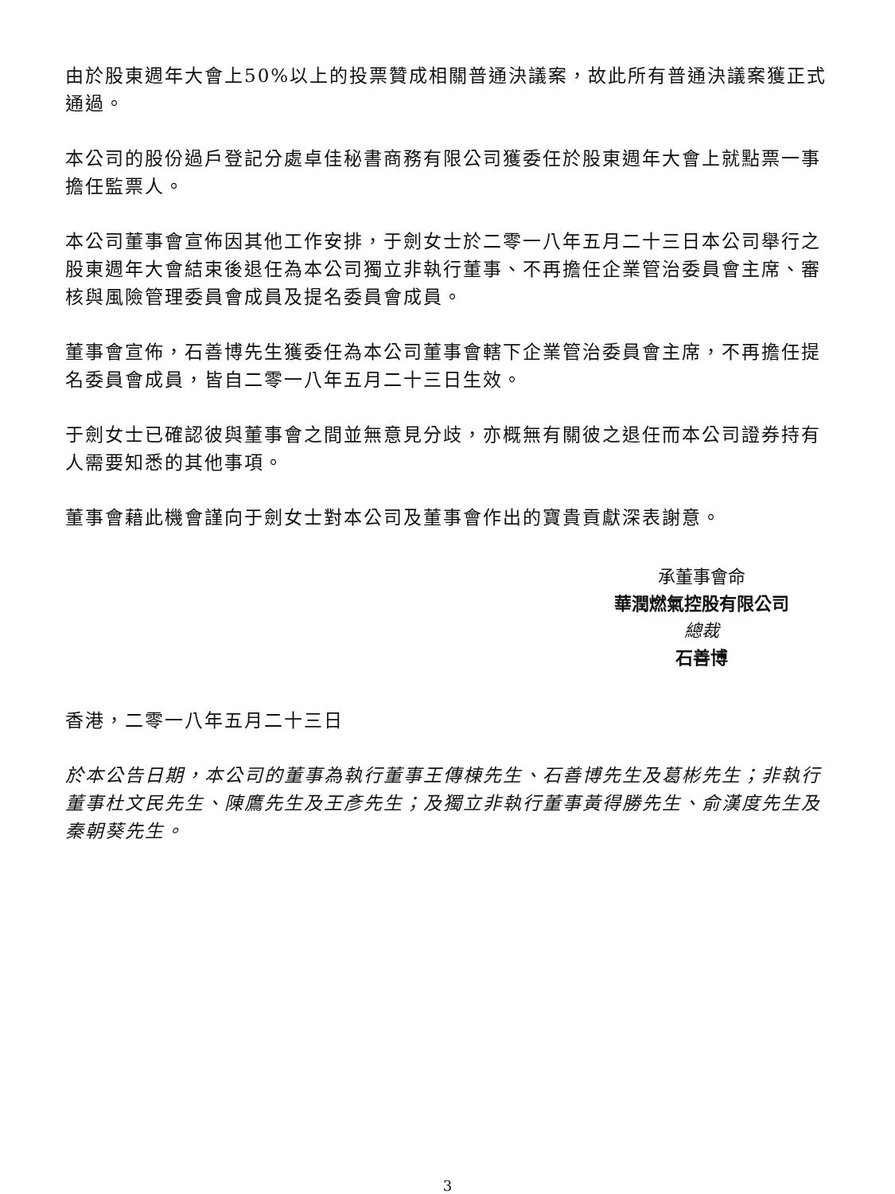由於股東週年大會上50%以上的投票贊成相關普通決議案，故此所有普通決議案獲正式通過。
本公司的股份過戶登記分處卓佳秘書商務有限公司獲委任於股東週年大會上就點票一事擔任監票人。
本公司董事會宣佈因其他工作安排，于劍女士於二零一八年五月二十三日本公司舉行之股東週年大會結束後退任為本公司獨立非執行董事、不再擔任企業管治委員會主席、審核與風險管理委員會成員及提名委員會成員。
董事會宣佈，石善博先生獲委任為本公司董事會轄下企業管治委員會主席，不再擔任提名委員會成員，皆自二零一八年五月二十三日生效。
于劍女士已確認彼與董事會之間並無意見分歧，亦概無有關彼之退任而本公司證券持有人需要知悉的其他事項。
董事會藉此機會謹向于劍女士對本公司及董事會作出的寶貴貢獻深表謝意。
承董事會命
華潤燃氣控股有限公司
總裁
石善博
香港，二零一八年五月二十三日
於本公告日期，本公司的董事為執行董事王傳棟先生、石善博先生及葛彬先生；非執行董事杜文民先生、陳鷹先生及王彥先生；及獨立非執行董事黃得勝先生、俞漢度先生及秦朝葵先生。
3